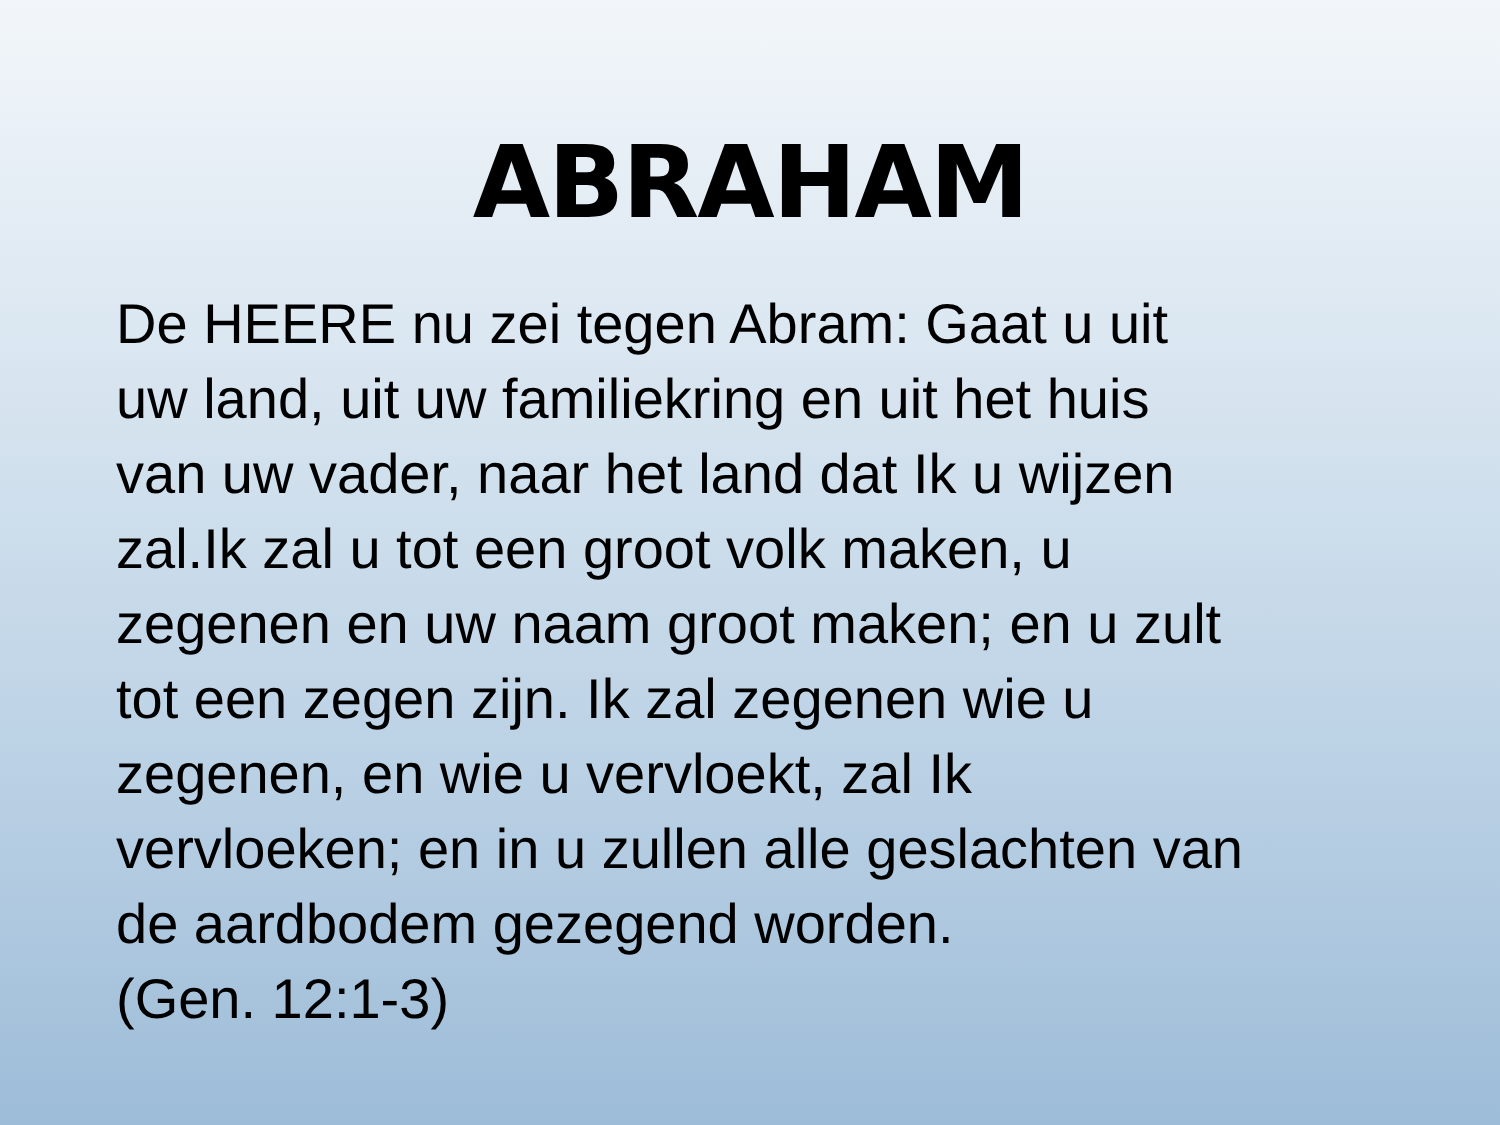ABRAHAM
De HEERE nu zei tegen Abram: Gaat u uit
uw land, uit uw familiekring en uit het huis
van uw vader, naar het land dat Ik u wijzen
zal.Ik zal u tot een groot volk maken, u
zegenen en uw naam groot maken; en u zult
tot een zegen zijn. Ik zal zegenen wie u
zegenen, en wie u vervloekt, zal Ik
vervloeken; en in u zullen alle geslachten van
de aardbodem gezegend worden.
(Gen. 12:1-3)